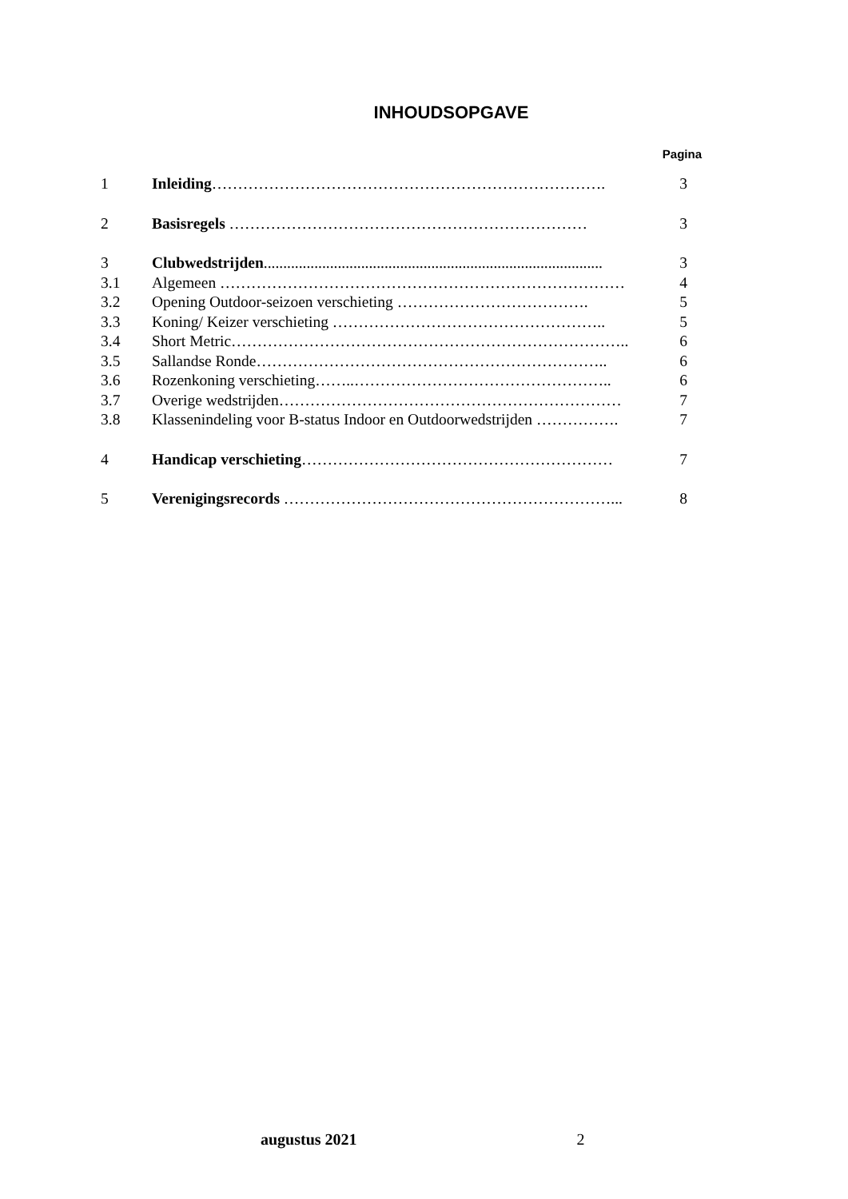INHOUDSOPGAVE
Pagina
1 Inleiding…………………………………………………………………. 3
2 Basisregels …………………………………………………………… 3
3 Clubwedstrijden....................................................................................... 3
3.1 Algemeen …………………………………………………………………… 4
3.2 Opening Outdoor-seizoen verschieting ………………………………. 5
3.3 Koning/ Keizer verschieting …………………………………………….. 5
3.4 Short Metric………………………………………………………………….. 6
3.5 Sallandse Ronde………………………………………………………….. 6
3.6 Rozenkoning verschieting……..………………………………………….. 6
3.7 Overige wedstrijden………………………………………………………… 7
3.8 Klassenindeling voor B-status Indoor en Outdoorwedstrijden ……………. 7
4 Handicap verschieting…………………………………………………… 7
5 Verenigingsrecords ………………………………………………………... 8
augustus 2021 2